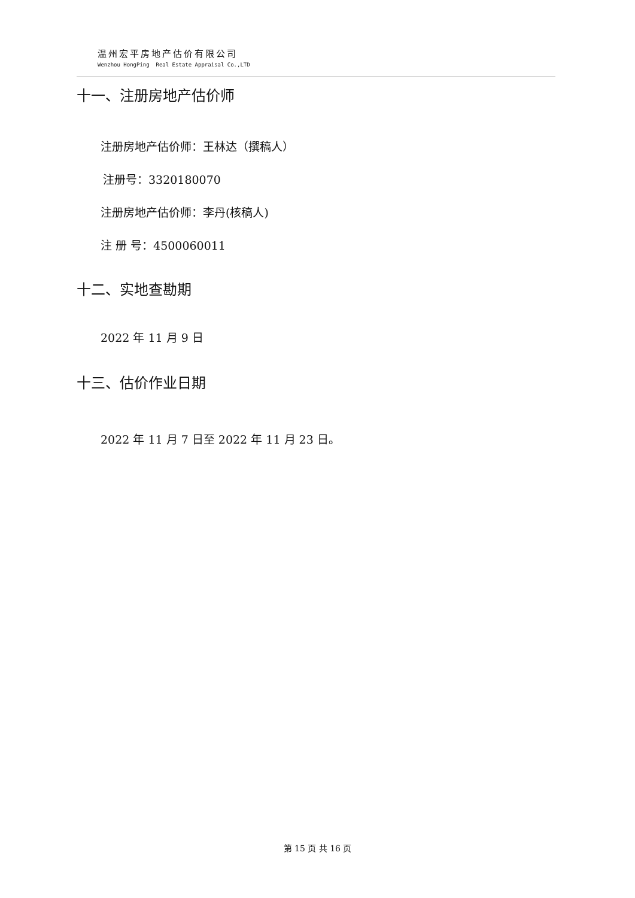温州宏平房地产估价有限公司
Wenzhou HongPing Real Estate Appraisal Co.,LTD
十一、注册房地产估价师
注册房地产估价师：王林达（撰稿人）
注册号：3320180070
注册房地产估价师：李丹(核稿人)
注 册 号：4500060011
十二、实地查勘期
2022 年 11 月 9 日
十三、估价作业日期
2022 年 11 月 7 日至 2022 年 11 月 23 日。
第 15 页 共 16 页